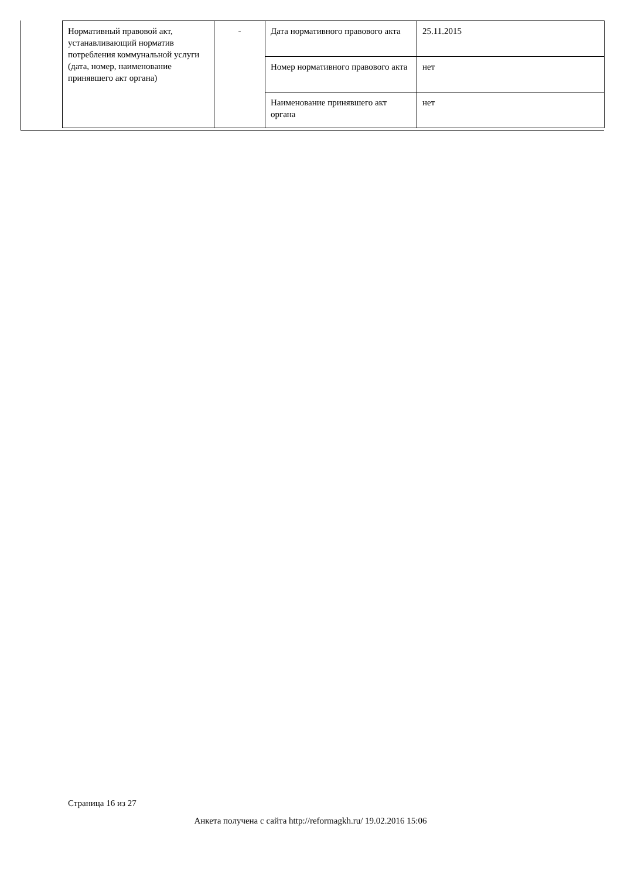| Нормативный правовой акт, устанавливающий норматив потребления коммунальной услуги (дата, номер, наименование принявшего акт органа) | - | Дата нормативного правового акта | 25.11.2015 |
| | | Номер нормативного правового акта | нет |
| | | Наименование принявшего акт органа | нет |
Страница 16 из 27
Анкета получена с сайта http://reformagkh.ru/ 19.02.2016 15:06